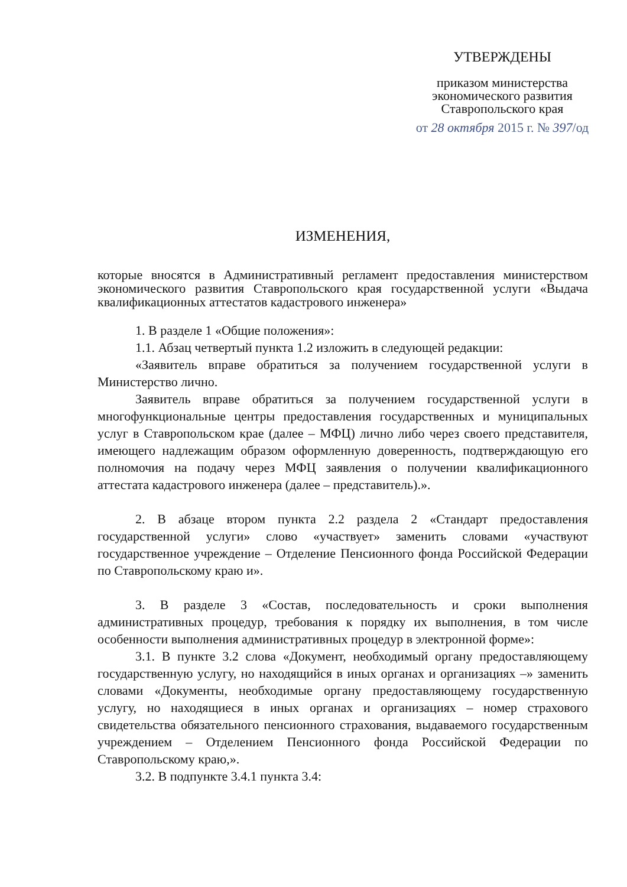УТВЕРЖДЕНЫ
приказом министерства
экономического развития
Ставропольского края
от 28 октября 2015 г. № 397/од
ИЗМЕНЕНИЯ,
которые вносятся в Административный регламент предоставления министерством экономического развития Ставропольского края государственной услуги «Выдача квалификационных аттестатов кадастрового инженера»
1. В разделе 1 «Общие положения»:
1.1. Абзац четвертый пункта 1.2 изложить в следующей редакции:
«Заявитель вправе обратиться за получением государственной услуги в Министерство лично.
Заявитель вправе обратиться за получением государственной услуги в многофункциональные центры предоставления государственных и муниципальных услуг в Ставропольском крае (далее – МФЦ) лично либо через своего представителя, имеющего надлежащим образом оформленную доверенность, подтверждающую его полномочия на подачу через МФЦ заявления о получении квалификационного аттестата кадастрового инженера (далее – представитель).».
2. В абзаце втором пункта 2.2 раздела 2 «Стандарт предоставления государственной услуги» слово «участвует» заменить словами «участвуют государственное учреждение – Отделение Пенсионного фонда Российской Федерации по Ставропольскому краю и».
3. В разделе 3 «Состав, последовательность и сроки выполнения административных процедур, требования к порядку их выполнения, в том числе особенности выполнения административных процедур в электронной форме»:
3.1. В пункте 3.2 слова «Документ, необходимый органу предоставляющему государственную услугу, но находящийся в иных органах и организациях –» заменить словами «Документы, необходимые органу предоставляющему государственную услугу, но находящиеся в иных органах и организациях – номер страхового свидетельства обязательного пенсионного страхования, выдаваемого государственным учреждением – Отделением Пенсионного фонда Российской Федерации по Ставропольскому краю,».
3.2. В подпункте 3.4.1 пункта 3.4: